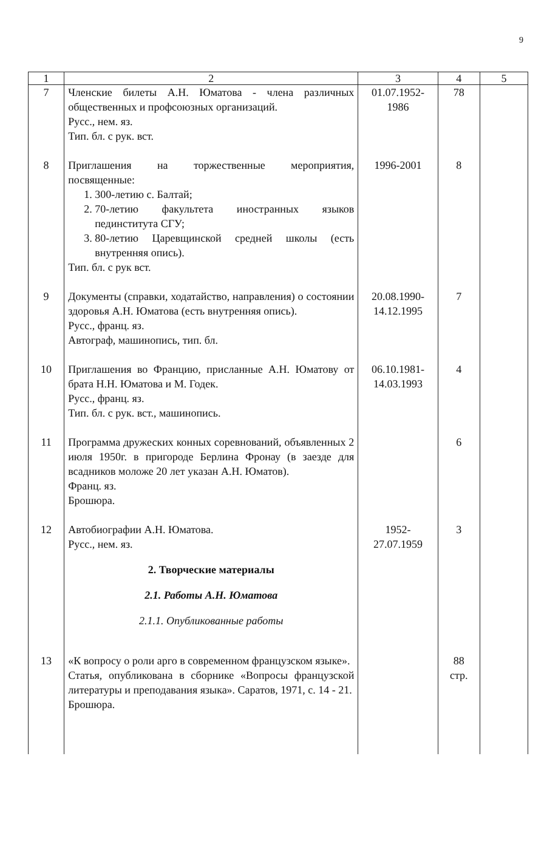9
| 1 | 2 | 3 | 4 | 5 |
| --- | --- | --- | --- | --- |
| 7 | Членские билеты А.Н. Юматова - члена различных общественных и профсоюзных организаций. Русс., нем. яз. Тип. бл. с рук. вст. | 01.07.1952- 1986 | 78 | |
| 8 | Приглашения на торжественные мероприятия, посвященные: 1. 300-летию с. Балтай; 2. 70-летию факультета иностранных языков пединститута СГУ; 3. 80-летию Царевщинской средней школы (есть внутренняя опись). Тип. бл. с рук вст. | 1996-2001 | 8 | |
| 9 | Документы (справки, ходатайство, направления) о состоянии здоровья А.Н. Юматова (есть внутренняя опись). Русс., франц. яз. Автограф, машинопись, тип. бл. | 20.08.1990- 14.12.1995 | 7 | |
| 10 | Приглашения во Францию, присланные А.Н. Юматову от брата Н.Н. Юматова и М. Годек. Русс., франц. яз. Тип. бл. с рук. вст., машинопись. | 06.10.1981- 14.03.1993 | 4 | |
| 11 | Программа дружеских конных соревнований, объявленных 2 июля 1950г. в пригороде Берлина Фронау (в заезде для всадников моложе 20 лет указан А.Н. Юматов). Франц. яз. Брошюра. | | 6 | |
| 12 | Автобиографии А.Н. Юматова. Русс., нем. яз. 2. Творческие материалы 2.1. Работы А.Н. Юматова 2.1.1. Опубликованные работы | 1952- 27.07.1959 | 3 | |
| 13 | «К вопросу о роли арго в современном французском языке». Статья, опубликована в сборнике «Вопросы французской литературы и преподавания языка». Саратов, 1971, с. 14 - 21. Брошюра. | | 88 стр. | |